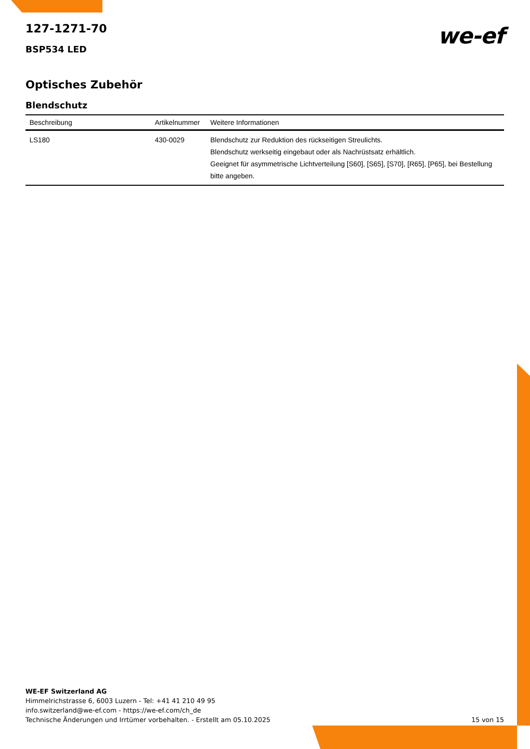we-ef
127-1271-70
BSP534 LED
Optisches Zubehör
Blendschutz
| Beschreibung | Artikelnummer | Weitere Informationen |
| --- | --- | --- |
| LS180 | 430-0029 | Blendschutz zur Reduktion des rückseitigen Streulichts. Blendschutz werkseitig eingebaut oder als Nachrüstsatz erhältlich. Geeignet für asymmetrische Lichtverteilung [S60], [S65], [S70], [R65], [P65], bei Bestellung bitte angeben. |
WE-EF Switzerland AG
Himmelrichstrasse 6, 6003 Luzern - Tel: +41 41 210 49 95
info.switzerland@we-ef.com - https://we-ef.com/ch_de
Technische Änderungen und Irrtümer vorbehalten. - Erstellt am 05.10.2025
15 von 15